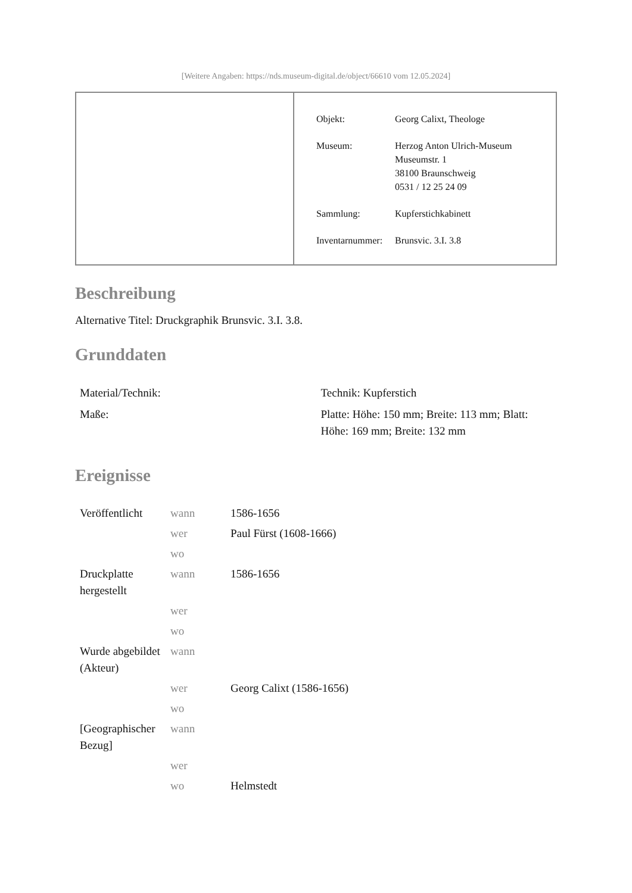[Weitere Angaben: https://nds.museum-digital.de/object/66610 vom 12.05.2024]
| Objekt: | Georg Calixt, Theologe |
| Museum: | Herzog Anton Ulrich-Museum Museumstr. 1 38100 Braunschweig 0531 / 12 25 24 09 |
| Sammlung: | Kupferstichkabinett |
| Inventarnummer: | Brunsvic. 3.I. 3.8 |
Beschreibung
Alternative Titel: Druckgraphik Brunsvic. 3.I. 3.8.
Grunddaten
| Material/Technik: | Technik: Kupferstich |
| Maße: | Platte: Höhe: 150 mm; Breite: 113 mm; Blatt: Höhe: 169 mm; Breite: 132 mm |
Ereignisse
| Veröffentlicht | wann | 1586-1656 |
| | wer | Paul Fürst (1608-1666) |
| | wo | |
| Druckplatte hergestellt | wann | 1586-1656 |
| | wer | |
| | wo | |
| Wurde abgebildet (Akteur) | wann | |
| | wer | Georg Calixt (1586-1656) |
| | wo | |
| [Geographischer Bezug] | wann | |
| | wer | |
| | wo | Helmstedt |